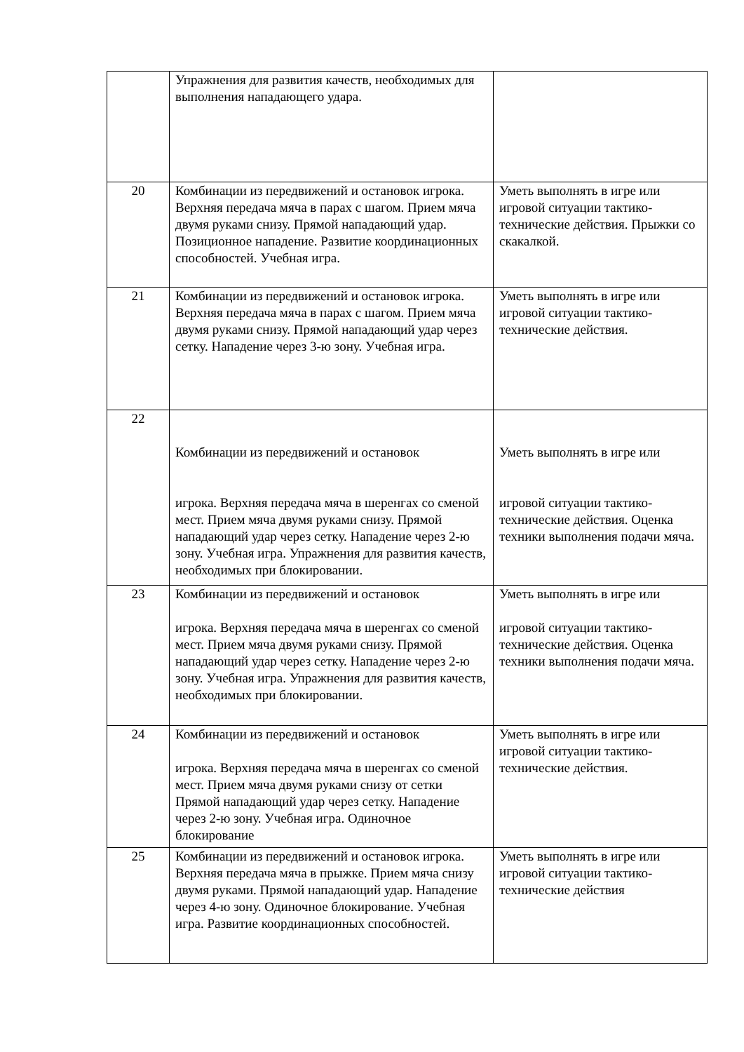| | Упражнения для развития качеств, необходимых для выполнения нападающего удара. | |
| 20 | Комбинации из передвижений и остановок игрока. Верхняя передача мяча в парах с шагом. Прием мяча двумя руками снизу. Прямой нападающий удар. Позиционное нападение. Развитие координационных способностей. Учебная игра. | Уметь выполнять в игре или игровой ситуации тактико-технические действия. Прыжки со скакалкой. |
| 21 | Комбинации из передвижений и остановок игрока. Верхняя передача мяча в парах с шагом. Прием мяча двумя руками снизу. Прямой нападающий удар через сетку. Нападение через 3-ю зону. Учебная игра. | Уметь выполнять в игре или игровой ситуации тактико-технические действия. |
| 22 | Комбинации из передвижений и остановок игрока. Верхняя передача мяча в шеренгах со сменой мест. Прием мяча двумя руками снизу. Прямой нападающий удар через сетку. Нападение через 2-ю зону. Учебная игра. Упражнения для развития качеств, необходимых при блокировании. | Уметь выполнять в игре или игровой ситуации тактико-технические действия. Оценка техники выполнения подачи мяча. |
| 23 | Комбинации из передвижений и остановок игрока. Верхняя передача мяча в шеренгах со сменой мест. Прием мяча двумя руками снизу. Прямой нападающий удар через сетку. Нападение через 2-ю зону. Учебная игра. Упражнения для развития качеств, необходимых при блокировании. | Уметь выполнять в игре или игровой ситуации тактико-технические действия. Оценка техники выполнения подачи мяча. |
| 24 | Комбинации из передвижений и остановок игрока. Верхняя передача мяча в шеренгах со сменой мест. Прием мяча двумя руками снизу от сетки Прямой нападающий удар через сетку. Нападение через 2-ю зону. Учебная игра. Одиночное блокирование | Уметь выполнять в игре или игровой ситуации тактико-технические действия. |
| 25 | Комбинации из передвижений и остановок игрока. Верхняя передача мяча в прыжке. Прием мяча снизу двумя руками. Прямой нападающий удар. Нападение через 4-ю зону. Одиночное блокирование. Учебная игра. Развитие координационных способностей. | Уметь выполнять в игре или игровой ситуации тактико-технические действия |